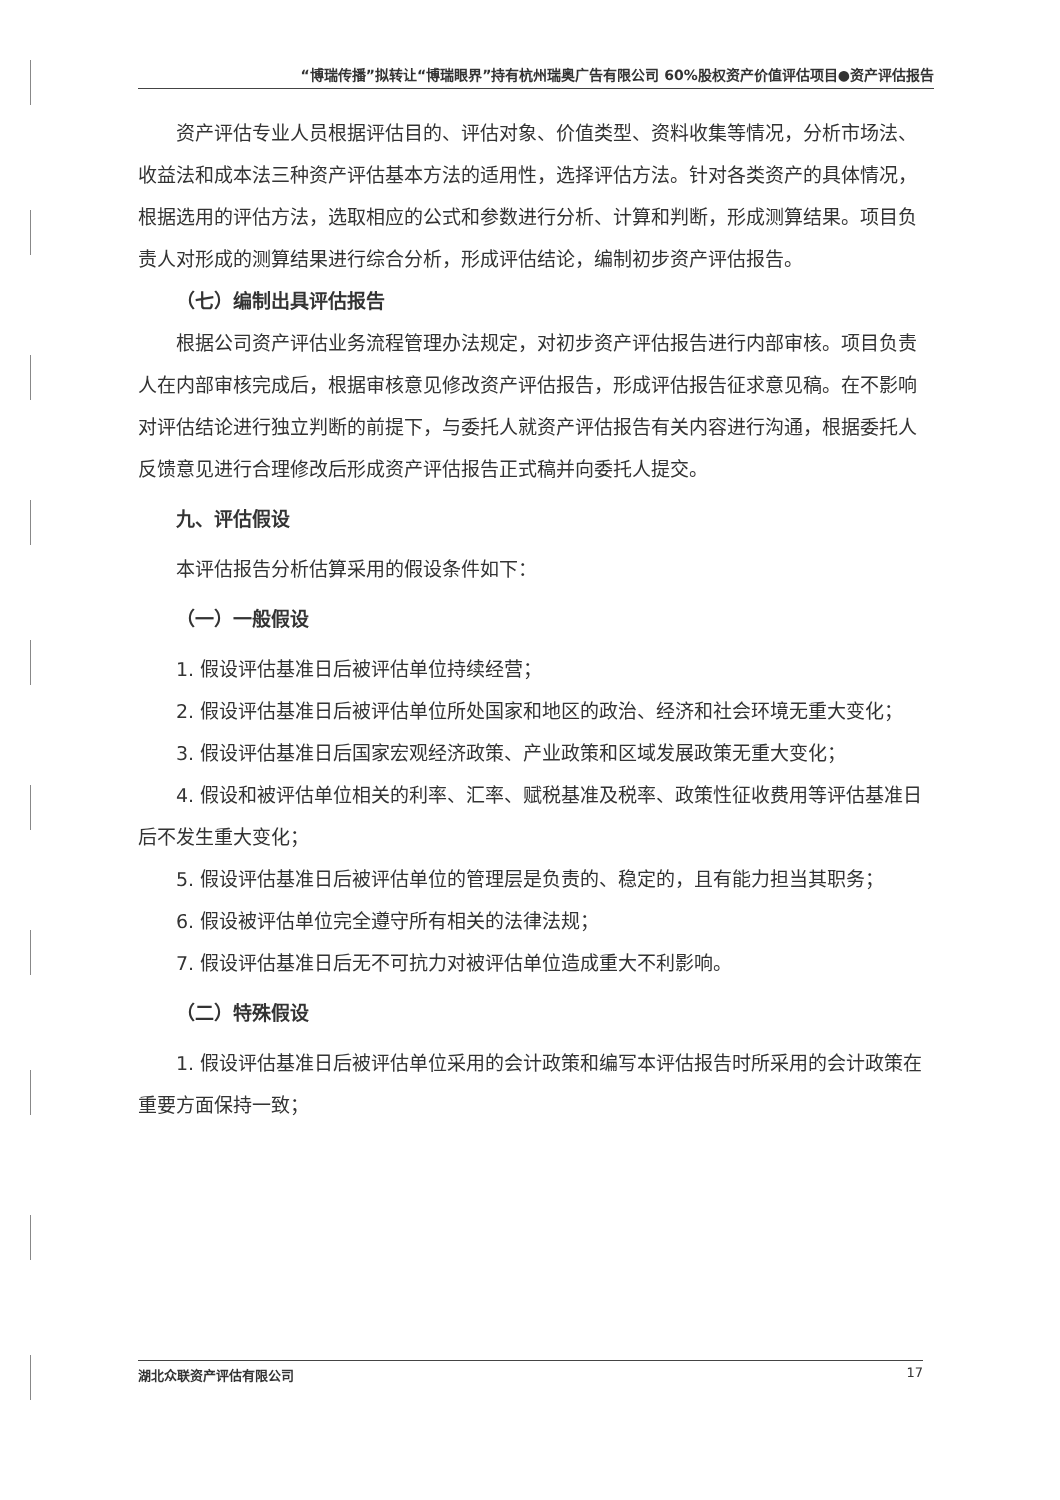“博瑞传播”拟转让“博瑞眼界”持有杭州瑞奥广告有限公司 60%股权资产价值评估项目●资产评估报告
资产评估专业人员根据评估目的、评估对象、价值类型、资料收集等情况，分析市场法、收益法和成本法三种资产评估基本方法的适用性，选择评估方法。针对各类资产的具体情况，根据选用的评估方法，选取相应的公式和参数进行分析、计算和判断，形成测算结果。项目负责人对形成的测算结果进行综合分析，形成评估结论，编制初步资产评估报告。
（七）编制出具评估报告
根据公司资产评估业务流程管理办法规定，对初步资产评估报告进行内部审核。项目负责人在内部审核完成后，根据审核意见修改资产评估报告，形成评估报告征求意见稿。在不影响对评估结论进行独立判断的前提下，与委托人就资产评估报告有关内容进行沟通，根据委托人反馈意见进行合理修改后形成资产评估报告正式稿并向委托人提交。
九、评估假设
本评估报告分析估算采用的假设条件如下：
（一）一般假设
1. 假设评估基准日后被评估单位持续经营；
2. 假设评估基准日后被评估单位所处国家和地区的政治、经济和社会环境无重大变化；
3. 假设评估基准日后国家宏观经济政策、产业政策和区域发展政策无重大变化；
4. 假设和被评估单位相关的利率、汇率、赋税基准及税率、政策性征收费用等评估基准日后不发生重大变化；
5. 假设评估基准日后被评估单位的管理层是负责的、稳定的，且有能力担当其职务；
6. 假设被评估单位完全遵守所有相关的法律法规；
7. 假设评估基准日后无不可抗力对被评估单位造成重大不利影响。
（二）特殊假设
1. 假设评估基准日后被评估单位采用的会计政策和编写本评估报告时所采用的会计政策在重要方面保持一致；
湖北众联资产评估有限公司 17